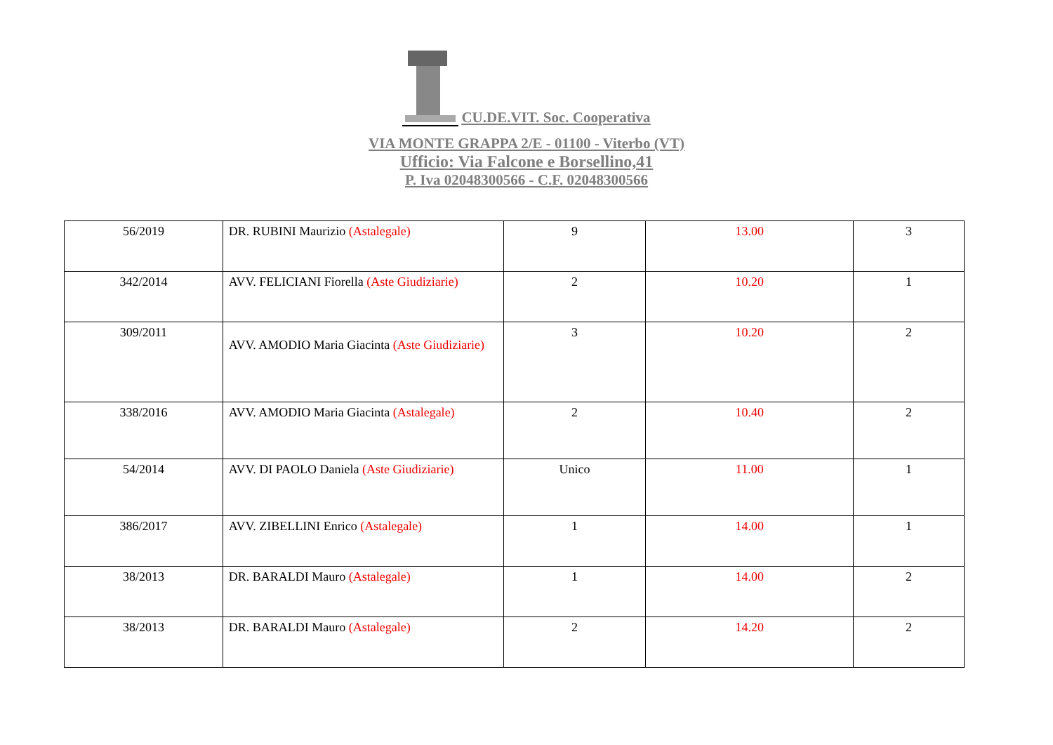CU.DE.VIT. Soc. Cooperativa
VIA MONTE GRAPPA 2/E - 01100 - Viterbo (VT)
Ufficio: Via Falcone e Borsellino,41
P. Iva 02048300566 - C.F. 02048300566
| 56/2019 | DR. RUBINI Maurizio (Astalegale) | 9 | 13.00 | 3 |
| 342/2014 | AVV. FELICIANI Fiorella (Aste Giudiziarie) | 2 | 10.20 | 1 |
| 309/2011 | AVV. AMODIO Maria Giacinta (Aste Giudiziarie) | 3 | 10.20 | 2 |
| 338/2016 | AVV. AMODIO Maria Giacinta (Astalegale) | 2 | 10.40 | 2 |
| 54/2014 | AVV. DI PAOLO Daniela (Aste Giudiziarie) | Unico | 11.00 | 1 |
| 386/2017 | AVV. ZIBELLINI Enrico (Astalegale) | 1 | 14.00 | 1 |
| 38/2013 | DR. BARALDI Mauro (Astalegale) | 1 | 14.00 | 2 |
| 38/2013 | DR. BARALDI Mauro (Astalegale) | 2 | 14.20 | 2 |